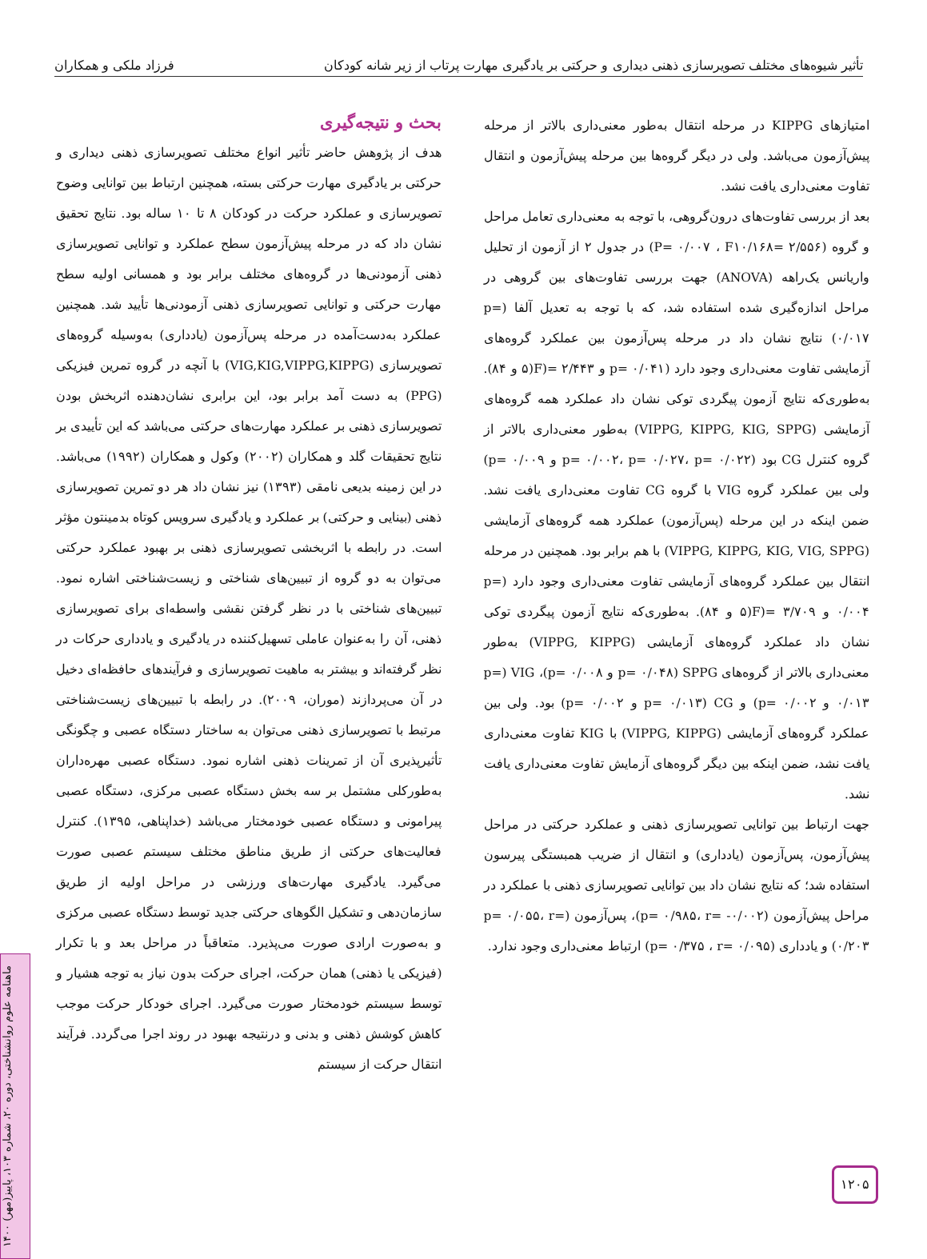تأثیر شیوه‌های مختلف تصویرسازی ذهنی دیداری و حرکتی بر یادگیری مهارت پرتاب از زیر شانه کودکان فرزاد ملکی و همکاران
امتیازهای KIPPG در مرحله انتقال به‌طور معنی‌داری بالاتر از مرحله پیش‌آزمون می‌باشد. ولی در دیگر گروه‌ها بین مرحله پیش‌آزمون و انتقال تفاوت معنی‌داری یافت نشد.
بعد از بررسی تفاوت‌های درون‌گروهی، با توجه به معنی‌داری تعامل مراحل و گروه (P= ۰/۰۰۷ ، F۱۰/۱۶۸= ۲/۵۵۶) در جدول ۲ از آزمون از تحلیل واریانس یک‌راهه (ANOVA) جهت بررسی تفاوت‌های بین گروهی در مراحل اندازه‌گیری شده استفاده شد، که با توجه به تعدیل آلفا (p= ۰/۰۱۷) نتایج نشان داد در مرحله پس‌آزمون بین عملکرد گروه‌های آزمایشی تفاوت معنی‌داری وجود دارد (p= ۰/۰۴۱ و ۲/۴۴۳ =(F(۵ و ۸۴). به‌طوری‌که نتایج آزمون پیگردی توکی نشان داد عملکرد همه گروه‌های آزمایشی (VIPPG, KIPPG, KIG, SPPG) به‌طور معنی‌داری بالاتر از گروه کنترل CG بود (p= ۰/۰۰۲، p= ۰/۰۲۷، p= ۰/۰۲۲ و p= ۰/۰۰۹) ولی بین عملکرد گروه VIG با گروه CG تفاوت معنی‌داری یافت نشد. ضمن اینکه در این مرحله (پس‌آزمون) عملکرد همه گروه‌های آزمایشی (VIPPG, KIPPG, KIG, VIG, SPPG) با هم برابر بود. همچنین در مرحله انتقال بین عملکرد گروه‌های آزمایشی تفاوت معنی‌داری وجود دارد (p= ۰/۰۰۴ و ۳/۷۰۹ =(F(۵ و ۸۴). به‌طوری‌که نتایج آزمون پیگردی توکی نشان داد عملکرد گروه‌های آزمایشی (VIPPG, KIPPG) به‌طور معنی‌داری بالاتر از گروه‌های SPPG (p= ۰/۰۴۸ و p= ۰/۰۰۸)، VIG (p= ۰/۰۱۳ و p= ۰/۰۰۲) و CG (p= ۰/۰۱۳ و p= ۰/۰۰۲) بود. ولی بین عملکرد گروه‌های آزمایشی (VIPPG, KIPPG) با KIG تفاوت معنی‌داری یافت نشد، ضمن اینکه بین دیگر گروه‌های آزمایش تفاوت معنی‌داری یافت نشد.
جهت ارتباط بین توانایی تصویرسازی ذهنی و عملکرد حرکتی در مراحل پیش‌آزمون، پس‌آزمون (یادداری) و انتقال از ضریب همبستگی پیرسون استفاده شد؛ که نتایج نشان داد بین توانایی تصویرسازی ذهنی با عملکرد در مراحل پیش‌آزمون (p= ۰/۹۸۵، r= -۰/۰۰۲)، پس‌آزمون (p= ۰/۰۵۵، r= ۰/۲۰۳) و یادداری (p= ۰/۳۷۵ ، r= ۰/۰۹۵) ارتباط معنی‌داری وجود ندارد.
بحث و نتیجه‌گیری
هدف از پژوهش حاضر تأثیر انواع مختلف تصویرسازی ذهنی دیداری و حرکتی بر یادگیری مهارت حرکتی بسته، همچنین ارتباط بین توانایی وضوح تصویرسازی و عملکرد حرکت در کودکان ۸ تا ۱۰ ساله بود. نتایج تحقیق نشان داد که در مرحله پیش‌آزمون سطح عملکرد و توانایی تصویرسازی ذهنی آزمودنی‌ها در گروه‌های مختلف برابر بود و همسانی اولیه سطح مهارت حرکتی و توانایی تصویرسازی ذهنی آزمودنی‌ها تأیید شد. همچنین عملکرد به‌دست‌آمده در مرحله پس‌آزمون (یادداری) به‌وسیله گروه‌های تصویرسازی (VIG,KIG,VIPPG,KIPPG) با آنچه در گروه تمرین فیزیکی (PPG) به دست آمد برابر بود، این برابری نشان‌دهنده اثربخش بودن تصویرسازی ذهنی بر عملکرد مهارت‌های حرکتی می‌باشد که این تأییدی بر نتایج تحقیقات گلد و همکاران (۲۰۰۲) وکول و همکاران (۱۹۹۲) می‌باشد. در این زمینه بدیعی نامقی (۱۳۹۳) نیز نشان داد هر دو تمرین تصویرسازی ذهنی (بینایی و حرکتی) بر عملکرد و یادگیری سرویس کوتاه بدمینتون مؤثر است. در رابطه با اثربخشی تصویرسازی ذهنی بر بهبود عملکرد حرکتی می‌توان به دو گروه از تبیین‌های شناختی و زیست‌شناختی اشاره نمود. تبیین‌های شناختی با در نظر گرفتن نقشی واسطه‌ای برای تصویرسازی ذهنی، آن را به‌عنوان عاملی تسهیل‌کننده در یادگیری و یادداری حرکات در نظر گرفته‌اند و بیشتر به ماهیت تصویرسازی و فرآیندهای حافظه‌ای دخیل در آن می‌پردازند (موران، ۲۰۰۹). در رابطه با تبیین‌های زیست‌شناختی مرتبط با تصویرسازی ذهنی می‌توان به ساختار دستگاه عصبی و چگونگی تأثیرپذیری آن از تمرینات ذهنی اشاره نمود. دستگاه عصبی مهره‌داران به‌طورکلی مشتمل بر سه بخش دستگاه عصبی مرکزی، دستگاه عصبی پیرامونی و دستگاه عصبی خودمختار می‌باشد (خداپناهی، ۱۳۹۵). کنترل فعالیت‌های حرکتی از طریق مناطق مختلف سیستم عصبی صورت می‌گیرد. یادگیری مهارت‌های ورزشی در مراحل اولیه از طریق سازمان‌دهی و تشکیل الگوهای حرکتی جدید توسط دستگاه عصبی مرکزی و به‌صورت ارادی صورت می‌پذیرد. متعاقباً در مراحل بعد و با تکرار (فیزیکی یا ذهنی) همان حرکت، اجرای حرکت بدون نیاز به توجه هشیار و توسط سیستم خودمختار صورت می‌گیرد. اجرای خودکار حرکت موجب کاهش کوشش ذهنی و بدنی و درنتیجه بهبود در روند اجرا می‌گردد. فرآیند انتقال حرکت از سیستم
۱۲۰۵
ماهنامه علوم روانشناختی، دوره ۲۰، شماره ۱۰۳، پاییز(مهر) ۱۴۰۰